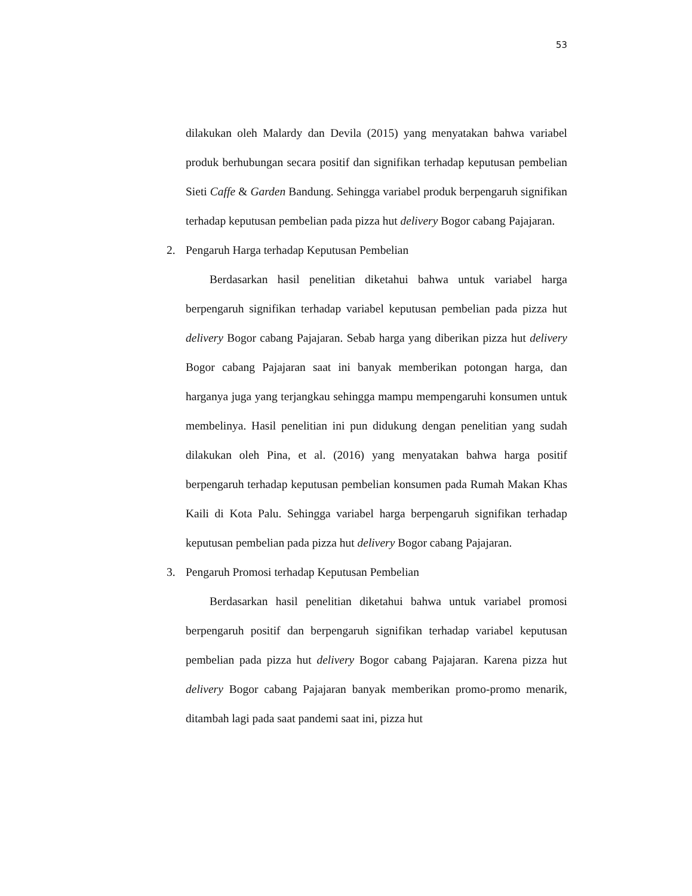53
dilakukan oleh Malardy dan Devila (2015) yang menyatakan bahwa variabel produk berhubungan secara positif dan signifikan terhadap keputusan pembelian Sieti Caffe & Garden Bandung. Sehingga variabel produk berpengaruh signifikan terhadap keputusan pembelian pada pizza hut delivery Bogor cabang Pajajaran.
2. Pengaruh Harga terhadap Keputusan Pembelian
Berdasarkan hasil penelitian diketahui bahwa untuk variabel harga berpengaruh signifikan terhadap variabel keputusan pembelian pada pizza hut delivery Bogor cabang Pajajaran. Sebab harga yang diberikan pizza hut delivery Bogor cabang Pajajaran saat ini banyak memberikan potongan harga, dan harganya juga yang terjangkau sehingga mampu mempengaruhi konsumen untuk membelinya. Hasil penelitian ini pun didukung dengan penelitian yang sudah dilakukan oleh Pina, et al. (2016) yang menyatakan bahwa harga positif berpengaruh terhadap keputusan pembelian konsumen pada Rumah Makan Khas Kaili di Kota Palu. Sehingga variabel harga berpengaruh signifikan terhadap keputusan pembelian pada pizza hut delivery Bogor cabang Pajajaran.
3. Pengaruh Promosi terhadap Keputusan Pembelian
Berdasarkan hasil penelitian diketahui bahwa untuk variabel promosi berpengaruh positif dan berpengaruh signifikan terhadap variabel keputusan pembelian pada pizza hut delivery Bogor cabang Pajajaran. Karena pizza hut delivery Bogor cabang Pajajaran banyak memberikan promo-promo menarik, ditambah lagi pada saat pandemi saat ini, pizza hut